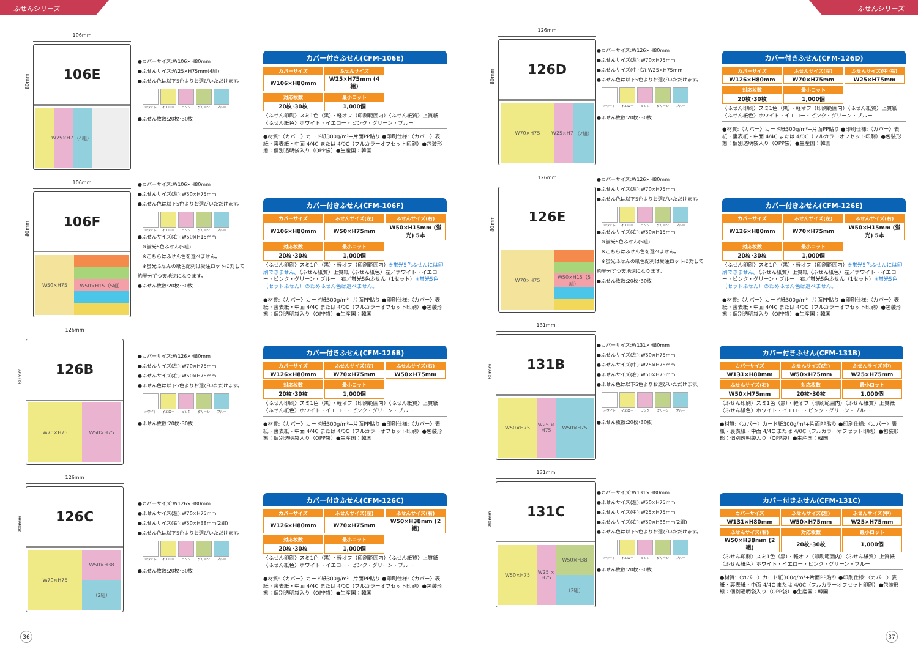ふせんシリーズ
80mm
106mm
106E
W25×H75
（4組）
●カバーサイズ:W106×H80mm
●ふせんサイズ:W25×H75mm(4組)
●ふせん色は以下5色よりお選びいただけます。
ホワイト イエロー ピンク グリーン ブルー
●ふせん枚数:20枚･30枚
カバー付きふせん(CFM-106E)
| カバーサイズ | ふせんサイズ |
| --- | --- |
| W106×H80mm | W25×H75mm (4組) |
| 対応枚数 | 最小ロット |
| 20枚･30枚 | 1,000個 |
〈ふせん印刷〉スミ1色（黒）・軽オフ（印刷範囲内）〈ふせん紙質〉上質紙 〈ふせん紙色〉ホワイト・イエロー・ピンク・グリーン・ブルー
●材質:〈カバー〉カード紙300g/m²+片面PP貼り ●印刷仕様:〈カバー〉表紙・裏表紙・中面 4/4C または 4/0C（フルカラーオフセット印刷）●包装形態：個別透明袋入り（OPP袋）●生産国：韓国
80mm
106mm
106F
W50×H75 W50×H15（5組）
●カバーサイズ:W106×H80mm
●ふせんサイズ(左):W50×H75mm
●ふせん色は以下5色よりお選びいただけます。
ホワイト イエロー ピンク グリーン ブルー
●ふせんサイズ(右):W50×H15mm
　※蛍光5色ふせん(5組)
　※こちらはふせん色を選べません。
　※蛍光ふせんの紙色配列は受注ロットに対して約半分ずつ天地逆になります。
●ふせん枚数:20枚･30枚
カバー付きふせん(CFM-106F)
| カバーサイズ | ふせんサイズ(左) | ふせんサイズ(右) |
| --- | --- | --- |
| W106×H80mm | W50×H75mm | W50×H15mm (蛍光) 5本 |
| 対応枚数 | 最小ロット | |
| 20枚･30枚 | 1,000個 | |
〈ふせん印刷〉スミ1色（黒）・軽オフ（印刷範囲内）※蛍光5色ふせんには印刷できません。〈ふせん紙質〉上質紙〈ふせん紙色〉左／ホワイト・イエロー・ピンク・グリーン・ブルー　右／蛍光5色ふせん（1セット）※蛍光5色（セットふせん）のためふせん色は選べません。
●材質:〈カバー〉カード紙300g/m²+片面PP貼り ●印刷仕様:〈カバー〉表紙・裏表紙・中面 4/4C または 4/0C（フルカラーオフセット印刷）●包装形態：個別透明袋入り（OPP袋）●生産国：韓国
80mm
126mm
126B
W70×H75 W50×H75
●カバーサイズ:W126×H80mm
●ふせんサイズ(左):W70×H75mm
●ふせんサイズ(右):W50×H75mm
●ふせん色は以下5色よりお選びいただけます。
ホワイト イエロー ピンク グリーン ブルー
●ふせん枚数:20枚･30枚
カバー付きふせん(CFM-126B)
| カバーサイズ | ふせんサイズ(左) | ふせんサイズ(右) |
| --- | --- | --- |
| W126×H80mm | W70×H75mm | W50×H75mm |
| 対応枚数 | 最小ロット | |
| 20枚･30枚 | 1,000個 | |
〈ふせん印刷〉スミ1色（黒）・軽オフ（印刷範囲内）〈ふせん紙質〉上質紙 〈ふせん紙色〉ホワイト・イエロー・ピンク・グリーン・ブルー
●材質:〈カバー〉カード紙300g/m²+片面PP貼り ●印刷仕様:〈カバー〉表紙・裏表紙・中面 4/4C または 4/0C（フルカラーオフセット印刷）●包装形態：個別透明袋入り（OPP袋）●生産国：韓国
80mm
126mm
126C
W70×H75 W50×H38
（2組）
●カバーサイズ:W126×H80mm
●ふせんサイズ(左):W70×H75mm
●ふせんサイズ(右):W50×H38mm(2組)
●ふせん色は以下5色よりお選びいただけます。
ホワイト イエロー ピンク グリーン ブルー
●ふせん枚数:20枚･30枚
カバー付きふせん(CFM-126C)
| カバーサイズ | ふせんサイズ(左) | ふせんサイズ(右) |
| --- | --- | --- |
| W126×H80mm | W70×H75mm | W50×H38mm (2組) |
| 対応枚数 | 最小ロット | |
| 20枚･30枚 | 1,000個 | |
〈ふせん印刷〉スミ1色（黒）・軽オフ（印刷範囲内）〈ふせん紙質〉上質紙 〈ふせん紙色〉ホワイト・イエロー・ピンク・グリーン・ブルー
●材質:〈カバー〉カード紙300g/m²+片面PP貼り ●印刷仕様:〈カバー〉表紙・裏表紙・中面 4/4C または 4/0C（フルカラーオフセット印刷）●包装形態：個別透明袋入り（OPP袋）●生産国：韓国
36
ふせんシリーズ
80mm
126mm
126D
W70×H75 W25×H75
（2組）
●カバーサイズ:W126×H80mm
●ふせんサイズ(左):W70×H75mm
●ふせんサイズ(中･右):W25×H75mm
●ふせん色は以下5色よりお選びいただけます。
ホワイト イエロー ピンク グリーン ブルー
●ふせん枚数:20枚･30枚
カバー付きふせん(CFM-126D)
| カバーサイズ | ふせんサイズ(左) | ふせんサイズ(中･右) |
| --- | --- | --- |
| W126×H80mm | W70×H75mm | W25×H75mm |
| 対応枚数 | 最小ロット | |
| 20枚･30枚 | 1,000個 | |
〈ふせん印刷〉スミ1色（黒）・軽オフ（印刷範囲内）〈ふせん紙質〉上質紙 〈ふせん紙色〉ホワイト・イエロー・ピンク・グリーン・ブルー
●材質:〈カバー〉カード紙300g/m²+片面PP貼り ●印刷仕様:〈カバー〉表紙・裏表紙・中面 4/4C または 4/0C（フルカラーオフセット印刷）●包装形態：個別透明袋入り（OPP袋）●生産国：韓国
80mm
126mm
126E
W70×H75 W50×H15（5組）
●カバーサイズ:W126×H80mm
●ふせんサイズ(左):W70×H75mm
●ふせん色は以下5色よりお選びいただけます。
ホワイト イエロー ピンク グリーン ブルー
●ふせんサイズ(右):W50×H15mm
　※蛍光5色ふせん(5組)
　※こちらはふせん色を選べません。
　※蛍光ふせんの紙色配列は受注ロットに対して約半分ずつ天地逆になります。
●ふせん枚数:20枚･30枚
カバー付きふせん(CFM-126E)
| カバーサイズ | ふせんサイズ(左) | ふせんサイズ(右) |
| --- | --- | --- |
| W126×H80mm | W70×H75mm | W50×H15mm (蛍光) 5本 |
| 対応枚数 | 最小ロット | |
| 20枚･30枚 | 1,000個 | |
〈ふせん印刷〉スミ1色（黒）・軽オフ（印刷範囲内）※蛍光5色ふせんには印刷できません。〈ふせん紙質〉上質紙〈ふせん紙色〉左／ホワイト・イエロー・ピンク・グリーン・ブルー　右／蛍光5色ふせん（1セット）※蛍光5色（セットふせん）のためふせん色は選べません。
●材質:〈カバー〉カード紙300g/m²+片面PP貼り ●印刷仕様:〈カバー〉表紙・裏表紙・中面 4/4C または 4/0C（フルカラーオフセット印刷）●包装形態：個別透明袋入り（OPP袋）●生産国：韓国
80mm
131mm
131B
W50×H75 W25 × H75
W50×H75
●カバーサイズ:W131×H80mm
●ふせんサイズ(左):W50×H75mm
●ふせんサイズ(中):W25×H75mm
●ふせんサイズ(右):W50×H75mm
●ふせん色は以下5色よりお選びいただけます。
ホワイト イエロー ピンク グリーン ブルー
●ふせん枚数:20枚･30枚
カバー付きふせん(CFM-131B)
| カバーサイズ | ふせんサイズ(左) | ふせんサイズ(中) |
| --- | --- | --- |
| W131×H80mm | W50×H75mm | W25×H75mm |
| ふせんサイズ(右) | 対応枚数 | 最小ロット |
| W50×H75mm | 20枚･30枚 | 1,000個 |
〈ふせん印刷〉スミ1色（黒）・軽オフ（印刷範囲内）〈ふせん紙質〉上質紙 〈ふせん紙色〉ホワイト・イエロー・ピンク・グリーン・ブルー
●材質:〈カバー〉カード紙300g/m²+片面PP貼り ●印刷仕様:〈カバー〉表紙・裏表紙・中面 4/4C または 4/0C（フルカラーオフセット印刷）●包装形態：個別透明袋入り（OPP袋）●生産国：韓国
80mm
131mm
131C
W50×H75 W25 × H75
W50×H38
（2組）
●カバーサイズ:W131×H80mm
●ふせんサイズ(左):W50×H75mm
●ふせんサイズ(中):W25×H75mm
●ふせんサイズ(右):W50×H38mm(2組)
●ふせん色は以下5色よりお選びいただけます。
ホワイト イエロー ピンク グリーン ブルー
●ふせん枚数:20枚･30枚
カバー付きふせん(CFM-131C)
| カバーサイズ | ふせんサイズ(左) | ふせんサイズ(中) |
| --- | --- | --- |
| W131×H80mm | W50×H75mm | W25×H75mm |
| ふせんサイズ(右) | 対応枚数 | 最小ロット |
| W50×H38mm (2組) | 20枚･30枚 | 1,000個 |
〈ふせん印刷〉スミ1色（黒）・軽オフ（印刷範囲内）〈ふせん紙質〉上質紙 〈ふせん紙色〉ホワイト・イエロー・ピンク・グリーン・ブルー
●材質:〈カバー〉カード紙300g/m²+片面PP貼り ●印刷仕様:〈カバー〉表紙・裏表紙・中面 4/4C または 4/0C（フルカラーオフセット印刷）●包装形態：個別透明袋入り（OPP袋）●生産国：韓国
37